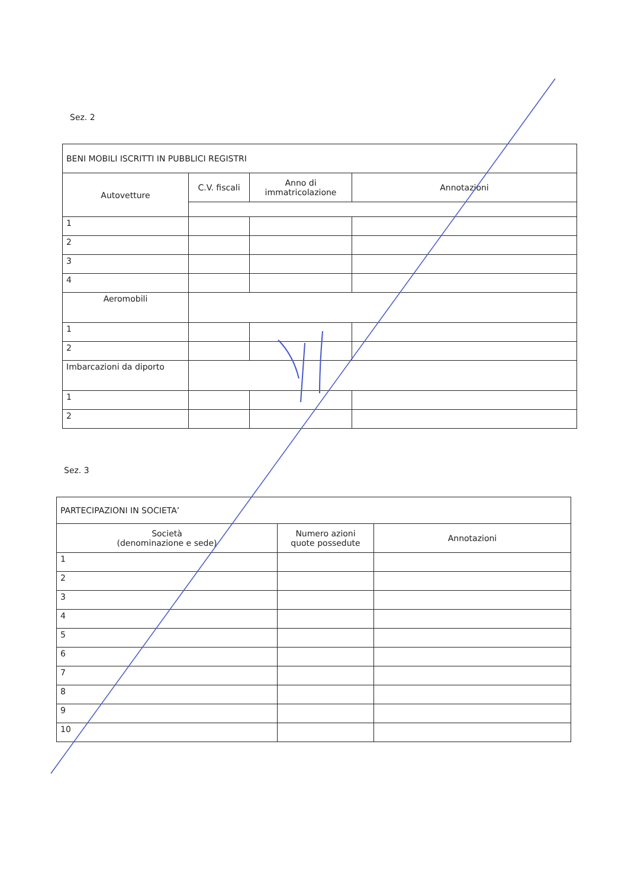Sez. 2
| BENI MOBILI ISCRITTI IN PUBBLICI REGISTRI | | | |
| Autovetture | C.V. fiscali | Anno di immatricolazione | Annotazioni |
| 1 | | | |
| 2 | | | |
| 3 | | | |
| 4 | | | |
| Aeromobili | | | |
| 1 | | | |
| 2 | | | |
| Imbarcazioni da diporto | | | |
| 1 | | | |
| 2 | | | |
Sez. 3
| PARTECIPAZIONI IN SOCIETA’ | | |
| Società (denominazione e sede) | Numero azioni quote possedute | Annotazioni |
| 1 | | |
| 2 | | |
| 3 | | |
| 4 | | |
| 5 | | |
| 6 | | |
| 7 | | |
| 8 | | |
| 9 | | |
| 10 | | |